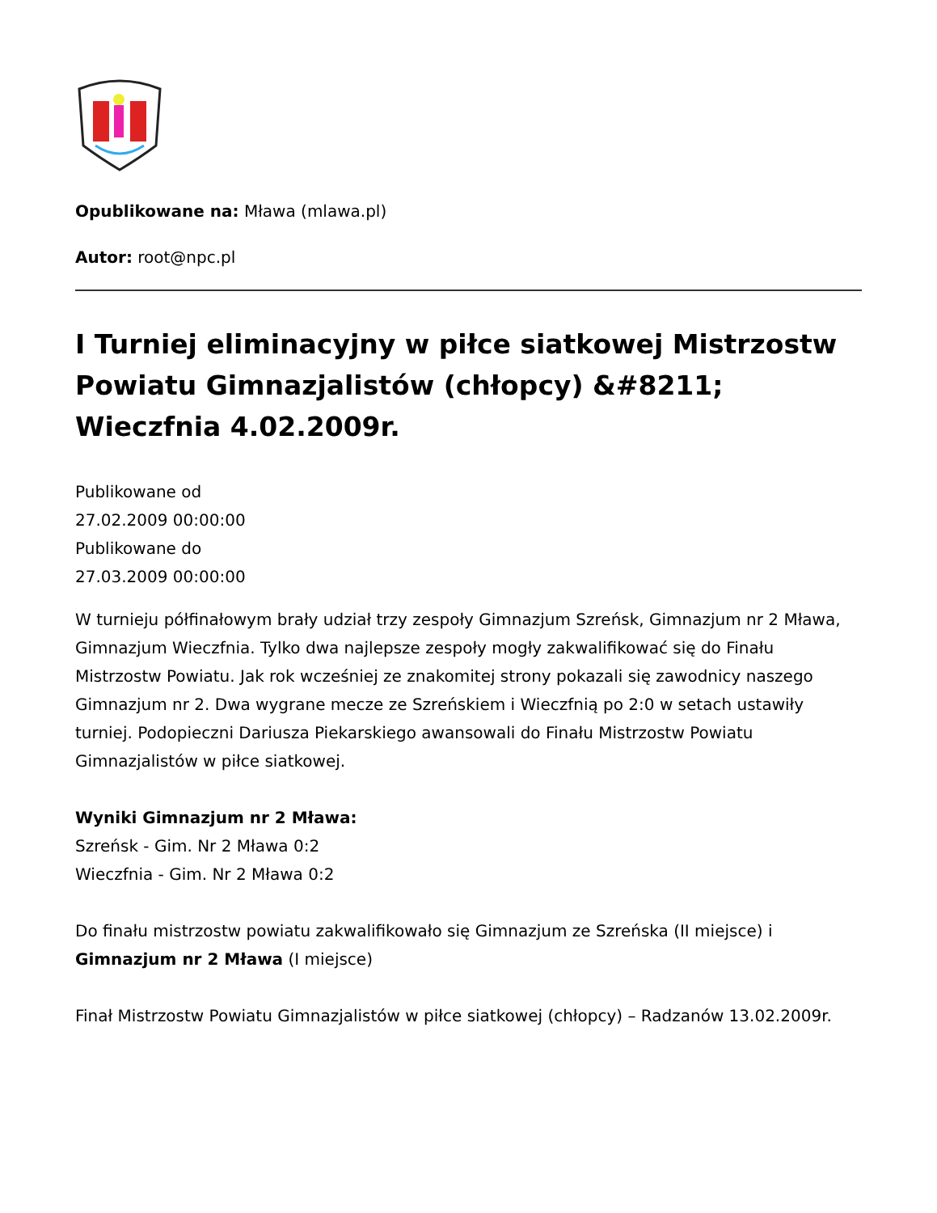Opublikowane na: Mława (mlawa.pl)
Autor: root@npc.pl
I Turniej eliminacyjny w piłce siatkowej Mistrzostw Powiatu Gimnazjalistów (chłopcy) &#8211; Wieczfnia 4.02.2009r.
Publikowane od
27.02.2009 00:00:00
Publikowane do
27.03.2009 00:00:00
W turnieju półfinałowym brały udział trzy zespoły Gimnazjum Szreńsk, Gimnazjum nr 2 Mława, Gimnazjum Wieczfnia. Tylko dwa najlepsze zespoły mogły zakwalifikować się do Finału Mistrzostw Powiatu. Jak rok wcześniej ze znakomitej strony pokazali się zawodnicy naszego Gimnazjum nr 2. Dwa wygrane mecze ze Szreńskiem i Wieczfnią po 2:0 w setach ustawiły turniej. Podopieczni Dariusza Piekarskiego awansowali do Finału Mistrzostw Powiatu Gimnazjalistów w piłce siatkowej.
Wyniki Gimnazjum nr 2 Mława:
Szreńsk - Gim. Nr 2 Mława 0:2
Wieczfnia - Gim. Nr 2 Mława 0:2
Do finału mistrzostw powiatu zakwalifikowało się Gimnazjum ze Szreńska (II miejsce) i Gimnazjum nr 2 Mława (I miejsce)
Finał Mistrzostw Powiatu Gimnazjalistów w piłce siatkowej (chłopcy) – Radzanów 13.02.2009r.